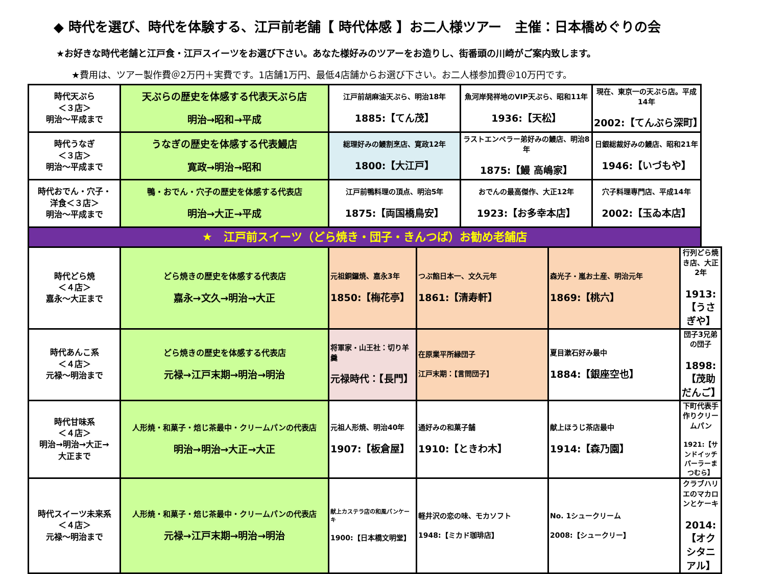◆ 時代を選び、時代を体験する、江戸前老舗【 時代体感 】お二人様ツアー　主催：日本橋めぐりの会
★お好きな時代老舗と江戸食・江戸スイーツをお選び下さい。あなた様好みのツアーをお造りし、街番頭の川崎がご案内致します。
★費用は、ツアー製作費＠2万円＋実費です。1店舗1万円、最低4店舗からお選び下さい。お二人様参加費＠10万円です。
| 時代天ぷら ＜３店＞ 明治～平成まで | 天ぷらの歴史を体感する代表天ぷら店 明治→昭和→平成 | 江戸前胡麻油天ぷら、明治18年 1885:【てん茂】 | | 魚河岸発祥地のVIP天ぷら、昭和11年 1936:【天松】 | | 現在、東京一の天ぷら店。平成14年 2002:【てんぷら深町】 | |
| 時代うなぎ ＜３店＞ 明治～平成まで | うなぎの歴史を体感する代表鰻店 寛政→明治→昭和 | 総理好みの鰻割烹店、寛政12年 1800:【大江戸】 | | ラストエンペラー弟好みの鰻店、明治8年 1875:【鰻 高嶋家】 | | 日銀総裁好みの鰻店、昭和21年 1946:【いづもや】 | |
| 時代おでん・穴子・ 洋食＜３店＞ 明治～平成まで | 鴨・おでん・穴子の歴史を体感する代表店 明治→大正→平成 | 江戸前鴨料理の頂点、明治5年 1875:【両国橋鳥安】 | | おでんの最高傑作、大正12年 1923:【お多幸本店】 | | 穴子料理専門店、平成14年 2002:【玉ゐ本店】 | |
| ★ 江戸前スイーツ（どら焼き・団子・きんつば）お勧め老舗店 | | | | | | | |
| 時代どら焼 ＜４店＞ 嘉永～大正まで | どら焼きの歴史を体感する代表店 嘉永→文久→明治→大正 | 元祖銅鑼焼、嘉永3年 1850:【梅花亭】 | つぶ餡日本一、文久元年 1861:【清寿軒】 | | 森光子・嵐お土産、明治元年 1869:【桃六】 | | 行列どら焼き店、大正2年 1913:【うさぎや】 |
| 時代あんこ系 ＜４店＞ 元禄～明治まで | どら焼きの歴史を体感する代表店 元禄→江戸末期→明治→明治 | 将軍家・山王社：切り羊羹 元禄時代：【長門】 | 在原業平所縁団子 江戸末期：【言問団子】 | | 夏目漱石好み最中 1884:【銀座空也】 | | 団子3兄弟の団子 1898:【茂助だんご】 |
| 時代甘味系 ＜４店＞ 明治→明治→大正→ 大正まで | 人形焼・和菓子・焙じ茶最中・クリームパンの代表店 明治→明治→大正→大正 | 元祖人形焼、明治40年 1907:【板倉屋】 | 通好みの和菓子舗 1910:【ときわ木】 | | 献上ほうじ茶店最中 1914:【森乃園】 | | 下町代表手作りクリームパン 1921:【サンドイッチパーラーまつむら】 |
| 時代スイーツ未来系 ＜４店＞ 元禄～明治まで | 人形焼・和菓子・焙じ茶最中・クリームパンの代表店 元禄→江戸末期→明治→明治 | 献上カステラ店の和風パンケーキ 1900:【日本橋文明堂】 | 軽井沢の恋の味、モカソフト 1948:【ミカド珈琲店】 | | No. 1シュークリーム 2008:【シュークリー】 | | クラブハリエのマカロンとケーキ 2014:【オクシタニアル】 |